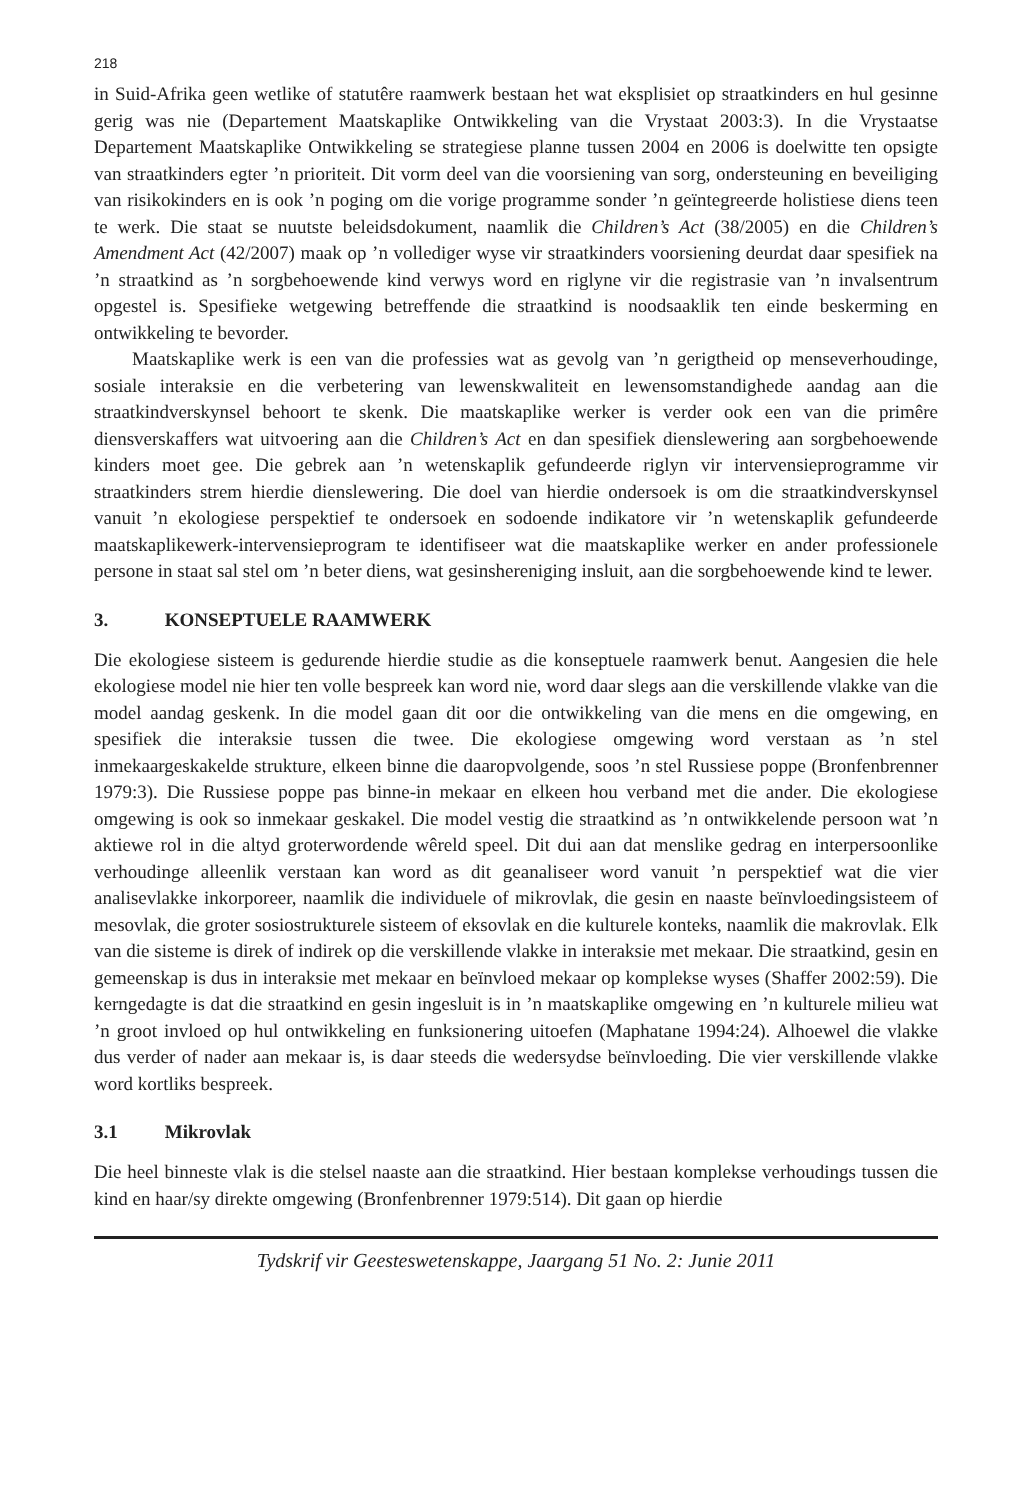218
in Suid-Afrika geen wetlike of statutêre raamwerk bestaan het wat eksplisiet op straatkinders en hul gesinne gerig was nie (Departement Maatskaplike Ontwikkeling van die Vrystaat 2003:3). In die Vrystaatse Departement Maatskaplike Ontwikkeling se strategiese planne tussen 2004 en 2006 is doelwitte ten opsigte van straatkinders egter ’n prioriteit. Dit vorm deel van die voorsiening van sorg, ondersteuning en beveiliging van risikokinders en is ook ’n poging om die vorige programme sonder ’n geïntegreerde holistiese diens teen te werk. Die staat se nuutste beleidsdokument, naamlik die Children’s Act (38/2005) en die Children’s Amendment Act (42/2007) maak op ’n vollediger wyse vir straatkinders voorsiening deurdat daar spesifiek na ’n straatkind as ’n sorgbehoewende kind verwys word en riglyne vir die registrasie van ’n invalsentrum opgestel is. Spesifieke wetgewing betreffende die straatkind is noodsaaklik ten einde beskerming en ontwikkeling te bevorder.
Maatskaplike werk is een van die professies wat as gevolg van ’n gerigtheid op menseverhoudinge, sosiale interaksie en die verbetering van lewenskwaliteit en lewensomstandighede aandag aan die straatkindverskynsel behoort te skenk. Die maatskaplike werker is verder ook een van die primêre diensverskaffers wat uitvoering aan die Children’s Act en dan spesifiek dienslewering aan sorgbehoewende kinders moet gee. Die gebrek aan ’n wetenskaplik gefundeerde riglyn vir intervensieprogramme vir straatkinders strem hierdie dienslewering. Die doel van hierdie ondersoek is om die straatkindverskynsel vanuit ’n ekologiese perspektief te ondersoek en sodoende indikatore vir ’n wetenskaplik gefundeerde maatskaplikewerk-intervensieprogram te identifiseer wat die maatskaplike werker en ander professionele persone in staat sal stel om ’n beter diens, wat gesinshereniging insluit, aan die sorgbehoewende kind te lewer.
3. KONSEPTUELE RAAMWERK
Die ekologiese sisteem is gedurende hierdie studie as die konseptuele raamwerk benut. Aangesien die hele ekologiese model nie hier ten volle bespreek kan word nie, word daar slegs aan die verskillende vlakke van die model aandag geskenk. In die model gaan dit oor die ontwikkeling van die mens en die omgewing, en spesifiek die interaksie tussen die twee. Die ekologiese omgewing word verstaan as ’n stel inmekaargeskakelde strukture, elkeen binne die daaropvolgende, soos ’n stel Russiese poppe (Bronfenbrenner 1979:3). Die Russiese poppe pas binne-in mekaar en elkeen hou verband met die ander. Die ekologiese omgewing is ook so inmekaar geskakel. Die model vestig die straatkind as ’n ontwikkelende persoon wat ’n aktiewe rol in die altyd groterwordende wêreld speel. Dit dui aan dat menslike gedrag en interpersoonlike verhoudinge alleenlik verstaan kan word as dit geanaliseer word vanuit ’n perspektief wat die vier analisevlakke inkorporeer, naamlik die individuele of mikrovlak, die gesin en naaste beïnvloedingsisteem of mesovlak, die groter sosiostrukturele sisteem of eksovlak en die kulturele konteks, naamlik die makrovlak. Elk van die sisteme is direk of indirek op die verskillende vlakke in interaksie met mekaar. Die straatkind, gesin en gemeenskap is dus in interaksie met mekaar en beïnvloed mekaar op komplekse wyses (Shaffer 2002:59). Die kerngedagte is dat die straatkind en gesin ingesluit is in ’n maatskaplike omgewing en ’n kulturele milieu wat ’n groot invloed op hul ontwikkeling en funksionering uitoefen (Maphatane 1994:24). Alhoewel die vlakke dus verder of nader aan mekaar is, is daar steeds die wedersydse beïnvloeding. Die vier verskillende vlakke word kortliks bespreek.
3.1 Mikrovlak
Die heel binneste vlak is die stelsel naaste aan die straatkind. Hier bestaan komplekse verhoudings tussen die kind en haar/sy direkte omgewing (Bronfenbrenner 1979:514). Dit gaan op hierdie
Tydskrif vir Geesteswetenskappe, Jaargang 51 No. 2: Junie 2011